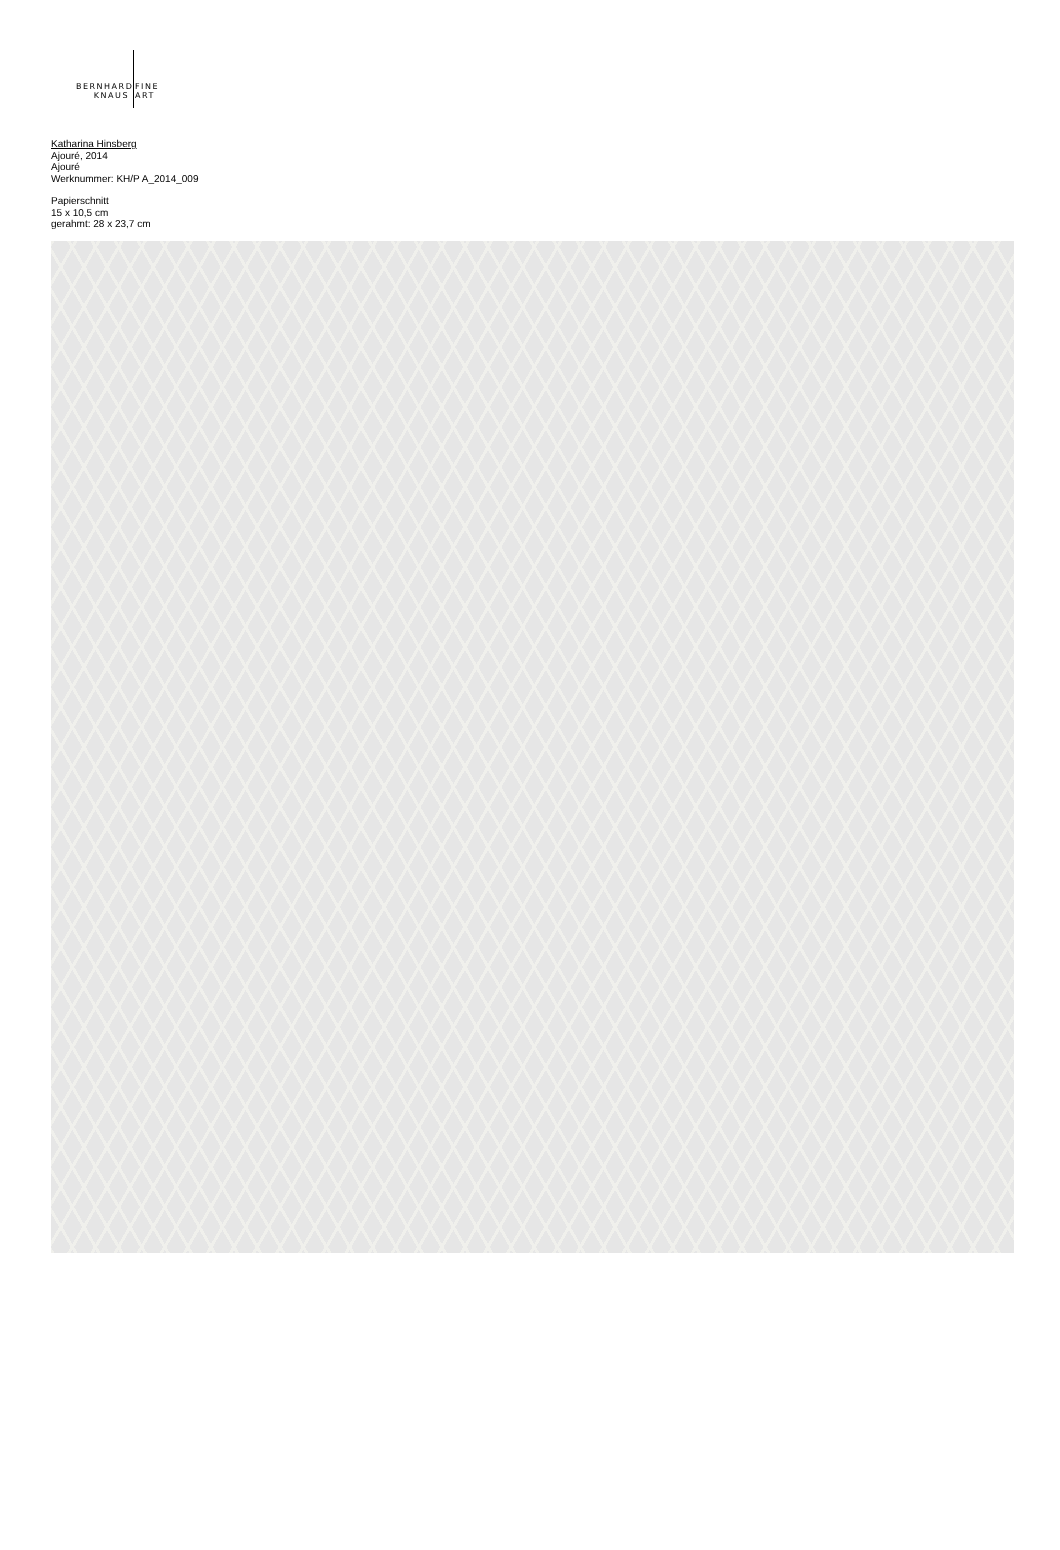BERNHARD FINE
KNAUS ART
Katharina Hinsberg
Ajouré, 2014
Ajouré
Werknummer: KH/P A_2014_009
Papierschnitt
15 x 10,5 cm
gerahmt: 28 x 23,7 cm